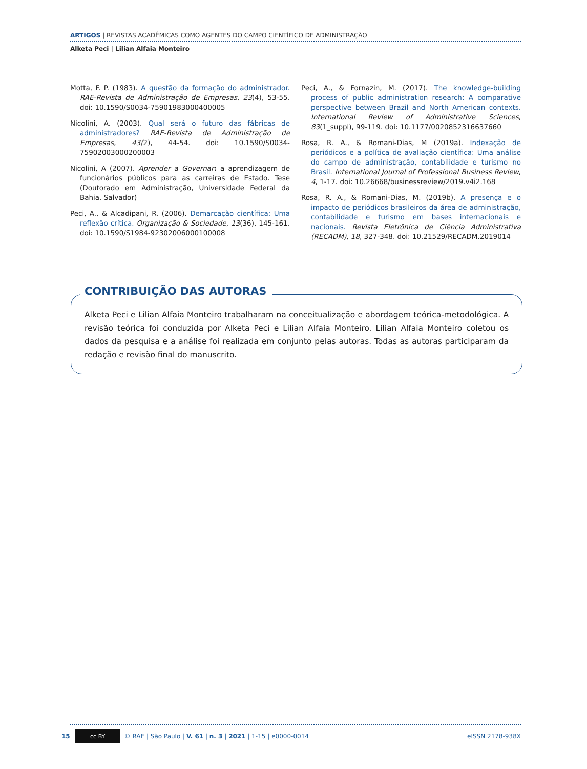ARTIGOS | REVISTAS ACADÊMICAS COMO AGENTES DO CAMPO CIENTÍFICO DE ADMINISTRAÇÃO
Alketa Peci | Lilian Alfaia Monteiro
Motta, F. P. (1983). A questão da formação do administrador. RAE-Revista de Administração de Empresas, 23(4), 53-55. doi: 10.1590/S0034-75901983000400005
Nicolini, A. (2003). Qual será o futuro das fábricas de administradores? RAE-Revista de Administração de Empresas, 43(2), 44-54. doi: 10.1590/S0034-75902003000200003
Nicolini, A (2007). Aprender a Governar: a aprendizagem de funcionários públicos para as carreiras de Estado. Tese (Doutorado em Administração, Universidade Federal da Bahia. Salvador)
Peci, A., & Alcadipani, R. (2006). Demarcação científica: Uma reflexão crítica. Organização & Sociedade, 13(36), 145-161. doi: 10.1590/S1984-92302006000100008
Peci, A., & Fornazin, M. (2017). The knowledge-building process of public administration research: A comparative perspective between Brazil and North American contexts. International Review of Administrative Sciences, 83(1_suppl), 99-119. doi: 10.1177/0020852316637660
Rosa, R. A., & Romani-Dias, M (2019a). Indexação de periódicos e a política de avaliação científica: Uma análise do campo de administração, contabilidade e turismo no Brasil. International Journal of Professional Business Review, 4, 1-17. doi: 10.26668/businessreview/2019.v4i2.168
Rosa, R. A., & Romani-Dias, M. (2019b). A presença e o impacto de periódicos brasileiros da área de administração, contabilidade e turismo em bases internacionais e nacionais. Revista Eletrônica de Ciência Administrativa (RECADM), 18, 327-348. doi: 10.21529/RECADM.2019014
CONTRIBUIÇÃO DAS AUTORAS
Alketa Peci e Lilian Alfaia Monteiro trabalharam na conceitualização e abordagem teórica-metodológica. A revisão teórica foi conduzida por Alketa Peci e Lilian Alfaia Monteiro. Lilian Alfaia Monteiro coletou os dados da pesquisa e a análise foi realizada em conjunto pelas autoras. Todas as autoras participaram da redação e revisão final do manuscrito.
15
cc BY
© RAE | São Paulo | V. 61 | n. 3 | 2021 | 1-15 | e0000-0014 eISSN 2178-938X